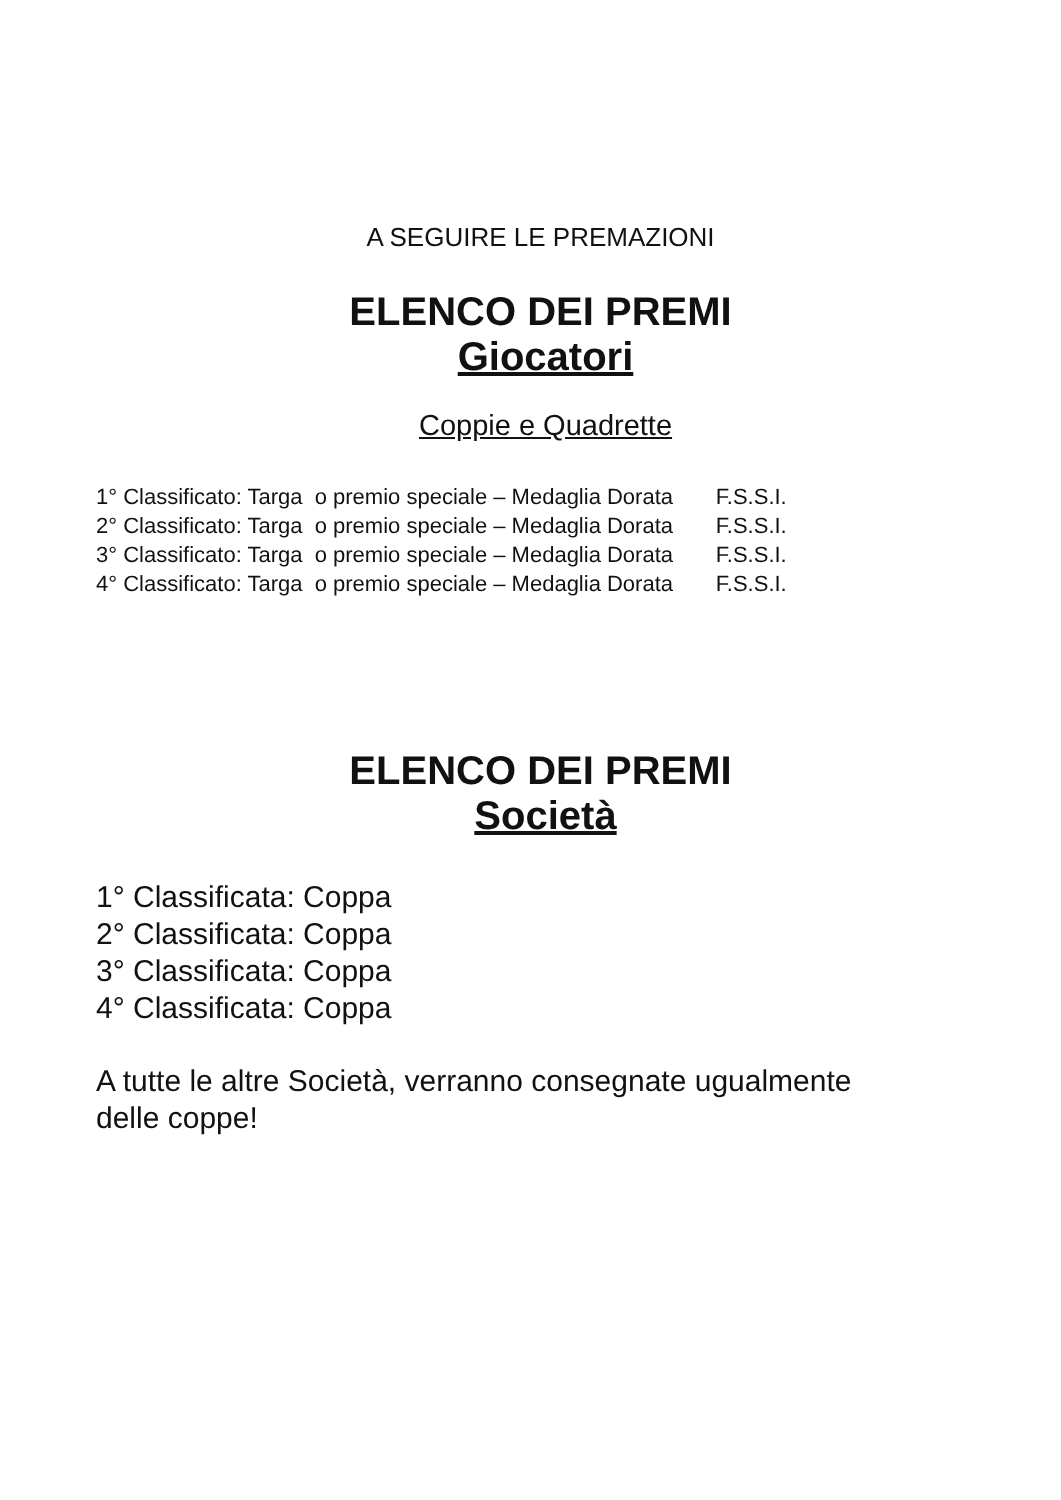A SEGUIRE LE PREMAZIONI
ELENCO DEI PREMI
Giocatori
Coppie e Quadrette
1° Classificato: Targa o premio speciale – Medaglia Dorata F.S.S.I.
2° Classificato: Targa o premio speciale – Medaglia Dorata F.S.S.I.
3° Classificato: Targa o premio speciale – Medaglia Dorata F.S.S.I.
4° Classificato: Targa o premio speciale – Medaglia Dorata F.S.S.I.
ELENCO DEI PREMI
Società
1° Classificata: Coppa
2° Classificata: Coppa
3° Classificata: Coppa
4° Classificata: Coppa
A tutte le altre Società, verranno consegnate ugualmente delle coppe!